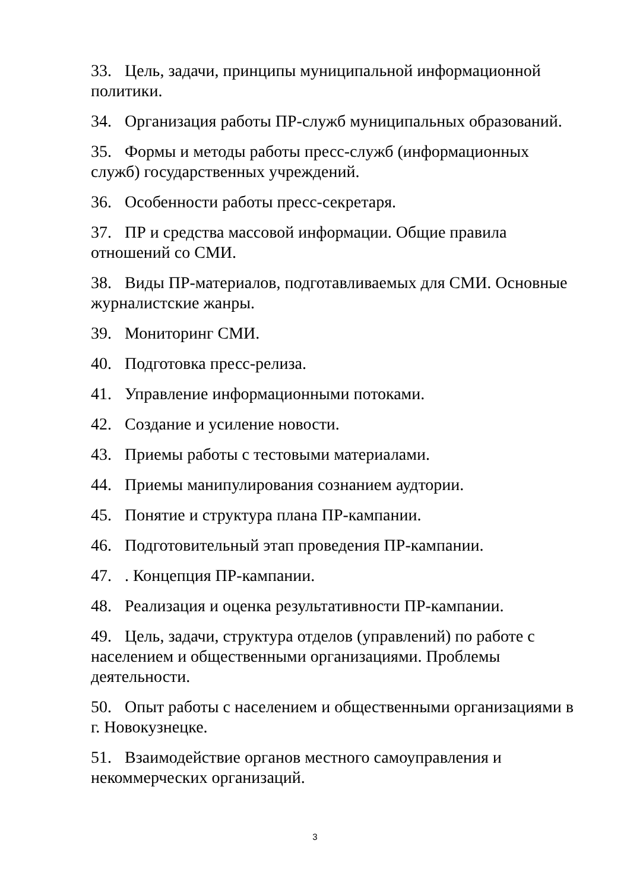33. Цель, задачи, принципы муниципальной информационной политики.
34. Организация работы ПР-служб муниципальных образований.
35. Формы и методы работы пресс-служб (информационных служб) государственных учреждений.
36. Особенности работы пресс-секретаря.
37. ПР и средства массовой информации. Общие правила отношений со СМИ.
38. Виды ПР-материалов, подготавливаемых для СМИ. Основные журналистские жанры.
39. Мониторинг СМИ.
40. Подготовка пресс-релиза.
41. Управление информационными потоками.
42. Создание и усиление новости.
43. Приемы работы с тестовыми материалами.
44. Приемы манипулирования сознанием аудтории.
45. Понятие и структура плана ПР-кампании.
46. Подготовительный этап проведения ПР-кампании.
47. . Концепция ПР-кампании.
48. Реализация и оценка результативности ПР-кампании.
49. Цель, задачи, структура отделов (управлений) по работе с населением и общественными организациями. Проблемы деятельности.
50. Опыт работы с населением и общественными организациями в г. Новокузнецке.
51. Взаимодействие органов местного самоуправления и некоммерческих организаций.
3